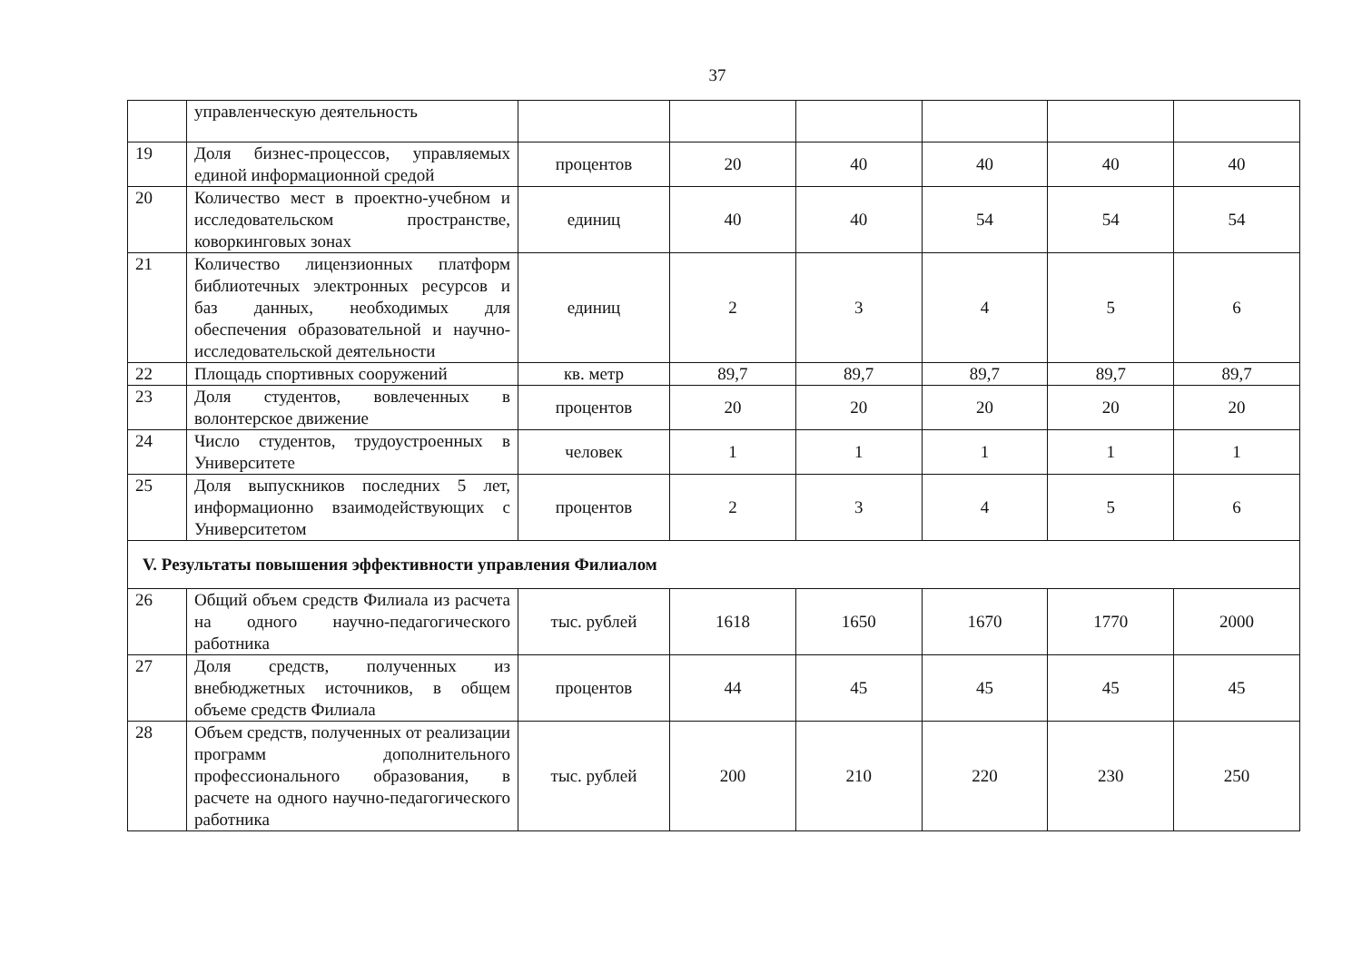37
| | управленческую деятельность | | | | | | |
| 19 | Доля бизнес-процессов, управляемых единой информационной средой | процентов | 20 | 40 | 40 | 40 | 40 |
| 20 | Количество мест в проектно-учебном и исследовательском пространстве, коворкинговых зонах | единиц | 40 | 40 | 54 | 54 | 54 |
| 21 | Количество лицензионных платформ библиотечных электронных ресурсов и баз данных, необходимых для обеспечения образовательной и научно-исследовательской деятельности | единиц | 2 | 3 | 4 | 5 | 6 |
| 22 | Площадь спортивных сооружений | кв. метр | 89,7 | 89,7 | 89,7 | 89,7 | 89,7 |
| 23 | Доля студентов, вовлеченных в волонтерское движение | процентов | 20 | 20 | 20 | 20 | 20 |
| 24 | Число студентов, трудоустроенных в Университете | человек | 1 | 1 | 1 | 1 | 1 |
| 25 | Доля выпускников последних 5 лет, информационно взаимодействующих с Университетом | процентов | 2 | 3 | 4 | 5 | 6 |
| V. Результаты повышения эффективности управления Филиалом | | | | | | | |
| 26 | Общий объем средств Филиала из расчета на одного научно-педагогического работника | тыс. рублей | 1618 | 1650 | 1670 | 1770 | 2000 |
| 27 | Доля средств, полученных из внебюджетных источников, в общем объеме средств Филиала | процентов | 44 | 45 | 45 | 45 | 45 |
| 28 | Объем средств, полученных от реализации программ дополнительного профессионального образования, в расчете на одного научно-педагогического работника | тыс. рублей | 200 | 210 | 220 | 230 | 250 |